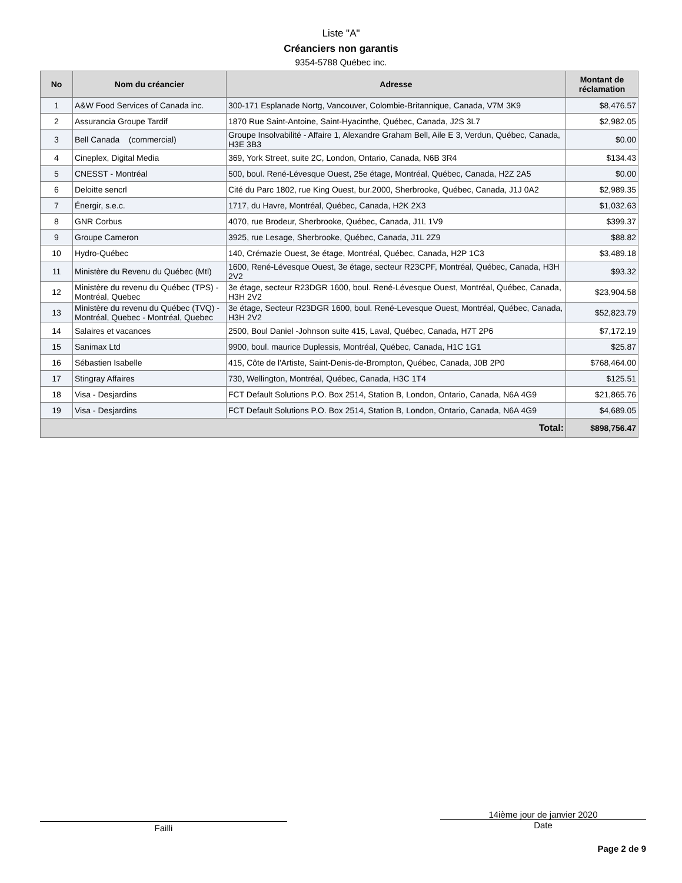Liste "A"
Créanciers non garantis
9354-5788 Québec inc.
| No | Nom du créancier | Adresse | Montant de réclamation |
| --- | --- | --- | --- |
| 1 | A&W Food Services of Canada inc. | 300-171 Esplanade Nortg, Vancouver, Colombie-Britannique, Canada, V7M 3K9 | $8,476.57 |
| 2 | Assurancia Groupe Tardif | 1870 Rue Saint-Antoine, Saint-Hyacinthe, Québec, Canada, J2S 3L7 | $2,982.05 |
| 3 | Bell Canada (commercial) | Groupe Insolvabilité - Affaire 1, Alexandre Graham Bell, Aile E 3, Verdun, Québec, Canada, H3E 3B3 | $0.00 |
| 4 | Cineplex, Digital Media | 369, York Street, suite 2C, London, Ontario, Canada, N6B 3R4 | $134.43 |
| 5 | CNESST - Montréal | 500, boul. René-Lévesque Ouest, 25e étage, Montréal, Québec, Canada, H2Z 2A5 | $0.00 |
| 6 | Deloitte sencrl | Cité du Parc 1802, rue King Ouest, bur.2000, Sherbrooke, Québec, Canada, J1J 0A2 | $2,989.35 |
| 7 | Énergir, s.e.c. | 1717, du Havre, Montréal, Québec, Canada, H2K 2X3 | $1,032.63 |
| 8 | GNR Corbus | 4070, rue Brodeur, Sherbrooke, Québec, Canada, J1L 1V9 | $399.37 |
| 9 | Groupe Cameron | 3925, rue Lesage, Sherbrooke, Québec, Canada, J1L 2Z9 | $88.82 |
| 10 | Hydro-Québec | 140, Crémazie Ouest, 3e étage, Montréal, Québec, Canada, H2P 1C3 | $3,489.18 |
| 11 | Ministère du Revenu du Québec (Mtl) | 1600, René-Lévesque Ouest, 3e étage, secteur R23CPF, Montréal, Québec, Canada, H3H 2V2 | $93.32 |
| 12 | Ministère du revenu du Québec (TPS) - Montréal, Quebec | 3e étage, secteur R23DGR 1600, boul. René-Lévesque Ouest, Montréal, Québec, Canada, H3H 2V2 | $23,904.58 |
| 13 | Ministère du revenu du Québec (TVQ) - Montréal, Quebec - Montréal, Quebec | 3e étage, Secteur R23DGR 1600, boul. René-Levesque Ouest, Montréal, Québec, Canada, H3H 2V2 | $52,823.79 |
| 14 | Salaires et vacances | 2500, Boul Daniel -Johnson suite 415, Laval, Québec, Canada, H7T 2P6 | $7,172.19 |
| 15 | Sanimax Ltd | 9900, boul. maurice Duplessis, Montréal, Québec, Canada, H1C 1G1 | $25.87 |
| 16 | Sébastien Isabelle | 415, Côte de l'Artiste, Saint-Denis-de-Brompton, Québec, Canada, J0B 2P0 | $768,464.00 |
| 17 | Stingray Affaires | 730, Wellington, Montréal, Québec, Canada, H3C 1T4 | $125.51 |
| 18 | Visa - Desjardins | FCT Default Solutions P.O. Box 2514, Station B, London, Ontario, Canada, N6A 4G9 | $21,865.76 |
| 19 | Visa - Desjardins | FCT Default Solutions P.O. Box 2514, Station B, London, Ontario, Canada, N6A 4G9 | $4,689.05 |
| Total: | | | $898,756.47 |
Failli
14ième jour de janvier 2020
Date
Page 2 de 9